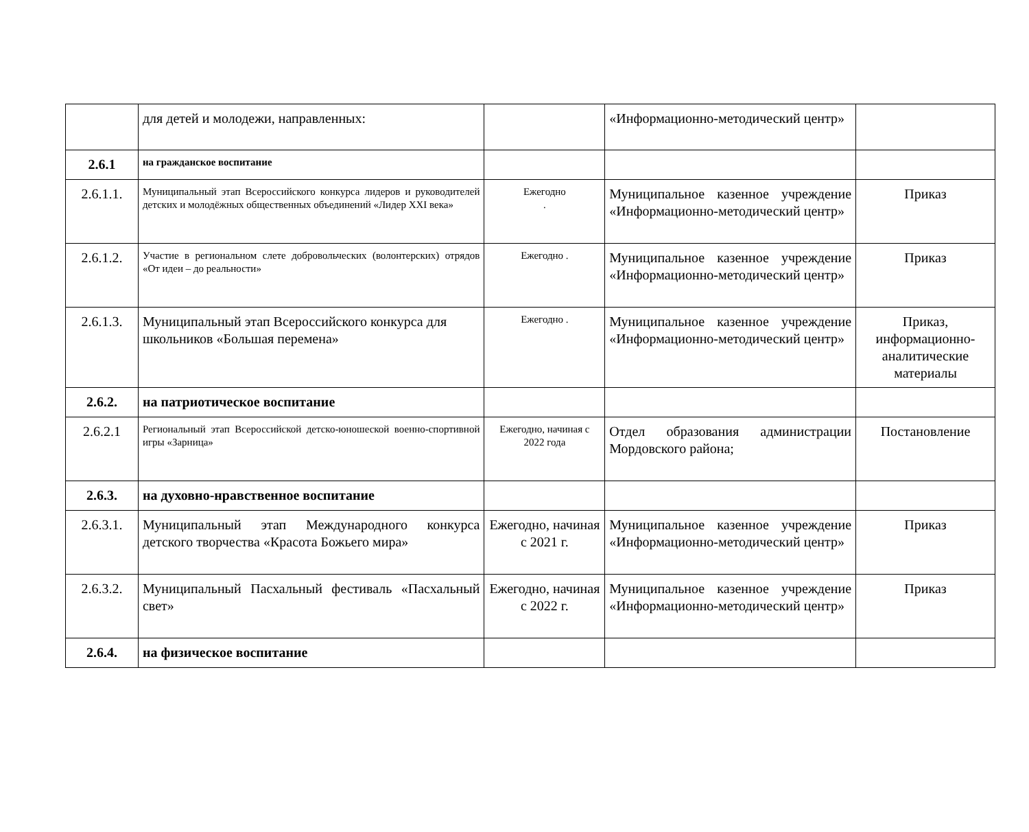| | для детей и молодежи, направленных: | | «Информационно-методический центр» | |
| 2.6.1 | на гражданское воспитание | | | |
| 2.6.1.1. | Муниципальный этап Всероссийского конкурса лидеров и руководителей детских и молодёжных общественных объединений «Лидер XXI века» | Ежегодно . | Муниципальное казенное учреждение «Информационно-методический центр» | Приказ |
| 2.6.1.2. | Участие в региональном слете добровольческих (волонтерских) отрядов «От идеи – до реальности» | Ежегодно . | Муниципальное казенное учреждение «Информационно-методический центр» | Приказ |
| 2.6.1.3. | Муниципальный этап Всероссийского конкурса для школьников «Большая перемена» | Ежегодно . | Муниципальное казенное учреждение «Информационно-методический центр» | Приказ, информационно-аналитические материалы |
| 2.6.2. | на патриотическое воспитание | | | |
| 2.6.2.1 | Региональный этап Всероссийской детско-юношеской военно-спортивной игры «Зарница» | Ежегодно, начиная с 2022 года | Отдел образования администрации Мордовского района; | Постановление |
| 2.6.3. | на духовно-нравственное воспитание | | | |
| 2.6.3.1. | Муниципальный этап Международного конкурса детского творчества «Красота Божьего мира» | Ежегодно, начиная с 2021 г. | Муниципальное казенное учреждение «Информационно-методический центр» | Приказ |
| 2.6.3.2. | Муниципальный Пасхальный фестиваль «Пасхальный свет» | Ежегодно, начиная с 2022 г. | Муниципальное казенное учреждение «Информационно-методический центр» | Приказ |
| 2.6.4. | на физическое воспитание | | | |